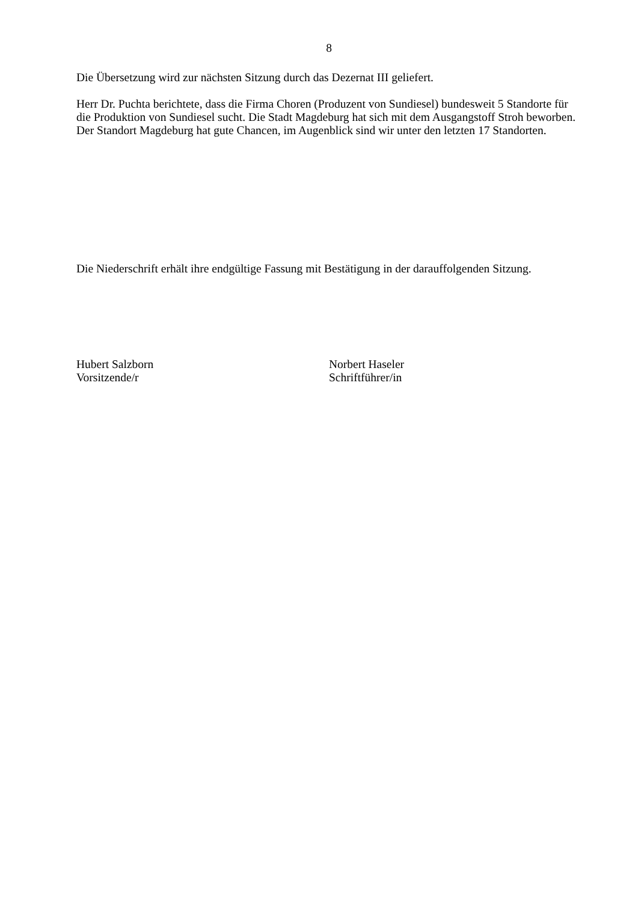8
Die Übersetzung wird zur nächsten Sitzung durch das Dezernat III geliefert.
Herr Dr. Puchta berichtete, dass die Firma Choren (Produzent von Sundiesel) bundesweit 5 Standorte für die Produktion von Sundiesel sucht. Die Stadt Magdeburg hat sich mit dem Ausgangstoff Stroh beworben. Der Standort Magdeburg hat gute Chancen, im Augenblick sind wir unter den letzten 17 Standorten.
Die Niederschrift erhält ihre endgültige Fassung mit Bestätigung in der darauffolgenden Sitzung.
Hubert Salzborn
Vorsitzende/r
Norbert Haseler
Schriftführer/in